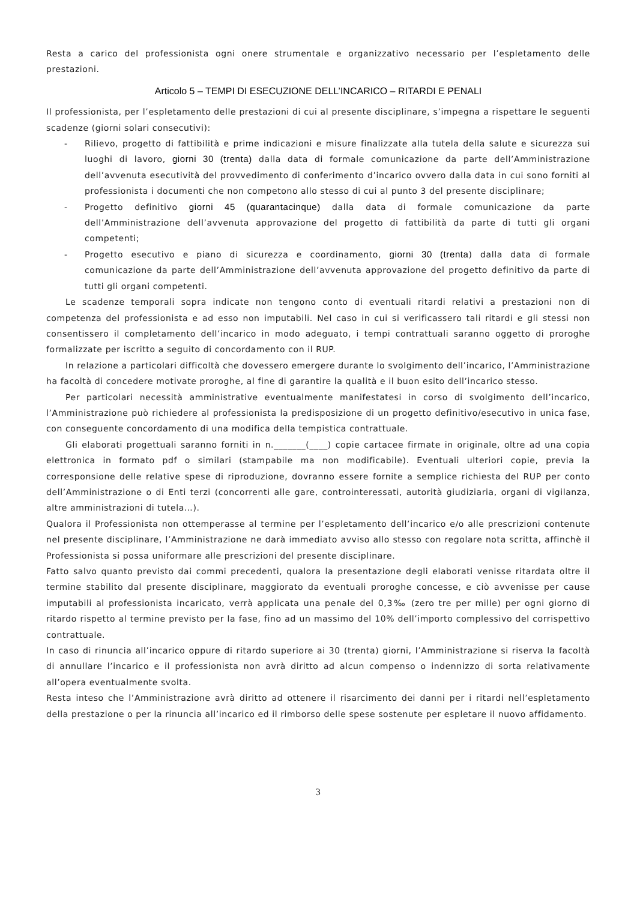Resta a carico del professionista ogni onere strumentale e organizzativo necessario per l’espletamento delle prestazioni.
Articolo 5 – TEMPI DI ESECUZIONE DELL’INCARICO – RITARDI E PENALI
Il professionista, per l’espletamento delle prestazioni di cui al presente disciplinare, s’impegna a rispettare le seguenti scadenze (giorni solari consecutivi):
- Rilievo, progetto di fattibilità e prime indicazioni e misure finalizzate alla tutela della salute e sicurezza sui luoghi di lavoro, giorni 30 (trenta) dalla data di formale comunicazione da parte dell’Amministrazione dell’avvenuta esecutività del provvedimento di conferimento d’incarico ovvero dalla data in cui sono forniti al professionista i documenti che non competono allo stesso di cui al punto 3 del presente disciplinare;
- Progetto definitivo giorni 45 (quarantacinque) dalla data di formale comunicazione da parte dell’Amministrazione dell’avvenuta approvazione del progetto di fattibilità da parte di tutti gli organi competenti;
- Progetto esecutivo e piano di sicurezza e coordinamento, giorni 30 (trenta) dalla data di formale comunicazione da parte dell’Amministrazione dell’avvenuta approvazione del progetto definitivo da parte di tutti gli organi competenti.
Le scadenze temporali sopra indicate non tengono conto di eventuali ritardi relativi a prestazioni non di competenza del professionista e ad esso non imputabili. Nel caso in cui si verificassero tali ritardi e gli stessi non consentissero il completamento dell’incarico in modo adeguato, i tempi contrattuali saranno oggetto di proroghe formalizzate per iscritto a seguito di concordamento con il RUP.
In relazione a particolari difficoltà che dovessero emergere durante lo svolgimento dell’incarico, l’Amministrazione ha facoltà di concedere motivate proroghe, al fine di garantire la qualità e il buon esito dell’incarico stesso.
Per particolari necessità amministrative eventualmente manifestatesi in corso di svolgimento dell’incarico, l’Amministrazione può richiedere al professionista la predisposizione di un progetto definitivo/esecutivo in unica fase, con conseguente concordamento di una modifica della tempistica contrattuale.
Gli elaborati progettuali saranno forniti in n._______(____) copie cartacee firmate in originale, oltre ad una copia elettronica in formato pdf o similari (stampabile ma non modificabile). Eventuali ulteriori copie, previa la corresponsione delle relative spese di riproduzione, dovranno essere fornite a semplice richiesta del RUP per conto dell’Amministrazione o di Enti terzi (concorrenti alle gare, controinteressati, autorità giudiziaria, organi di vigilanza, altre amministrazioni di tutela…).
Qualora il Professionista non ottemperasse al termine per l’espletamento dell’incarico e/o alle prescrizioni contenute nel presente disciplinare, l’Amministrazione ne darà immediato avviso allo stesso con regolare nota scritta, affinchè il Professionista si possa uniformare alle prescrizioni del presente disciplinare.
Fatto salvo quanto previsto dai commi precedenti, qualora la presentazione degli elaborati venisse ritardata oltre il termine stabilito dal presente disciplinare, maggiorato da eventuali proroghe concesse, e ciò avvenisse per cause imputabili al professionista incaricato, verrà applicata una penale del 0,3‰ (zero tre per mille) per ogni giorno di ritardo rispetto al termine previsto per la fase, fino ad un massimo del 10% dell’importo complessivo del corrispettivo contrattuale.
In caso di rinuncia all’incarico oppure di ritardo superiore ai 30 (trenta) giorni, l’Amministrazione si riserva la facoltà di annullare l’incarico e il professionista non avrà diritto ad alcun compenso o indennizzo di sorta relativamente all’opera eventualmente svolta.
Resta inteso che l’Amministrazione avrà diritto ad ottenere il risarcimento dei danni per i ritardi nell’espletamento della prestazione o per la rinuncia all’incarico ed il rimborso delle spese sostenute per espletare il nuovo affidamento.
3